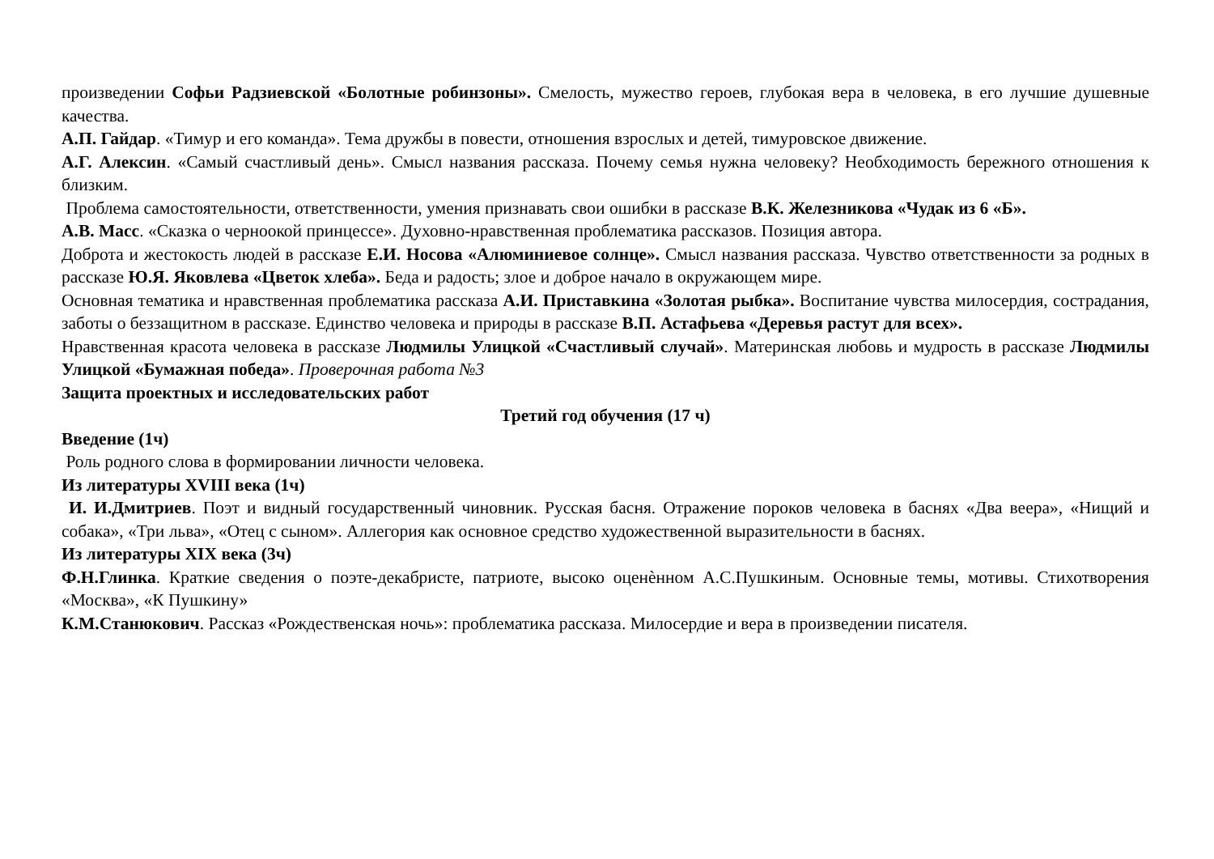произведении Софьи Радзиевской «Болотные робинзоны». Смелость, мужество героев, глубокая вера в человека, в его лучшие душевные качества.
А.П. Гайдар. «Тимур и его команда». Тема дружбы в повести, отношения взрослых и детей, тимуровское движение.
А.Г. Алексин. «Самый счастливый день». Смысл названия рассказа. Почему семья нужна человеку? Необходимость бережного отношения к близким.
Проблема самостоятельности, ответственности, умения признавать свои ошибки в рассказе В.К. Железникова «Чудак из 6 «Б».
А.В. Масс. «Сказка о черноокой принцессе». Духовно-нравственная проблематика рассказов. Позиция автора.
Доброта и жестокость людей в рассказе Е.И. Носова «Алюминиевое солнце». Смысл названия рассказа. Чувство ответственности за родных в рассказе Ю.Я. Яковлева «Цветок хлеба». Беда и радость; злое и доброе начало в окружающем мире.
Основная тематика и нравственная проблематика рассказа А.И. Приставкина «Золотая рыбка». Воспитание чувства милосердия, сострадания, заботы о беззащитном в рассказе. Единство человека и природы в рассказе В.П. Астафьева «Деревья растут для всех».
Нравственная красота человека в рассказе Людмилы Улицкой «Счастливый случай». Материнская любовь и мудрость в рассказе Людмилы Улицкой «Бумажная победа». Проверочная работа №3
Защита проектных и исследовательских работ
Третий год обучения (17 ч)
Введение (1ч)
Роль родного слова в формировании личности человека.
Из литературы XVIII века (1ч)
И. И.Дмитриев. Поэт и видный государственный чиновник. Русская басня. Отражение пороков человека в баснях «Два веера», «Нищий и собака», «Три льва», «Отец с сыном». Аллегория как основное средство художественной выразительности в баснях.
Из литературы XIX века (3ч)
Ф.Н.Глинка. Краткие сведения о поэте-декабристе, патриоте, высоко оценѐнном А.С.Пушкиным. Основные темы, мотивы. Стихотворения «Москва», «К Пушкину»
К.М.Станюкович. Рассказ «Рождественская ночь»: проблематика рассказа. Милосердие и вера в произведении писателя.